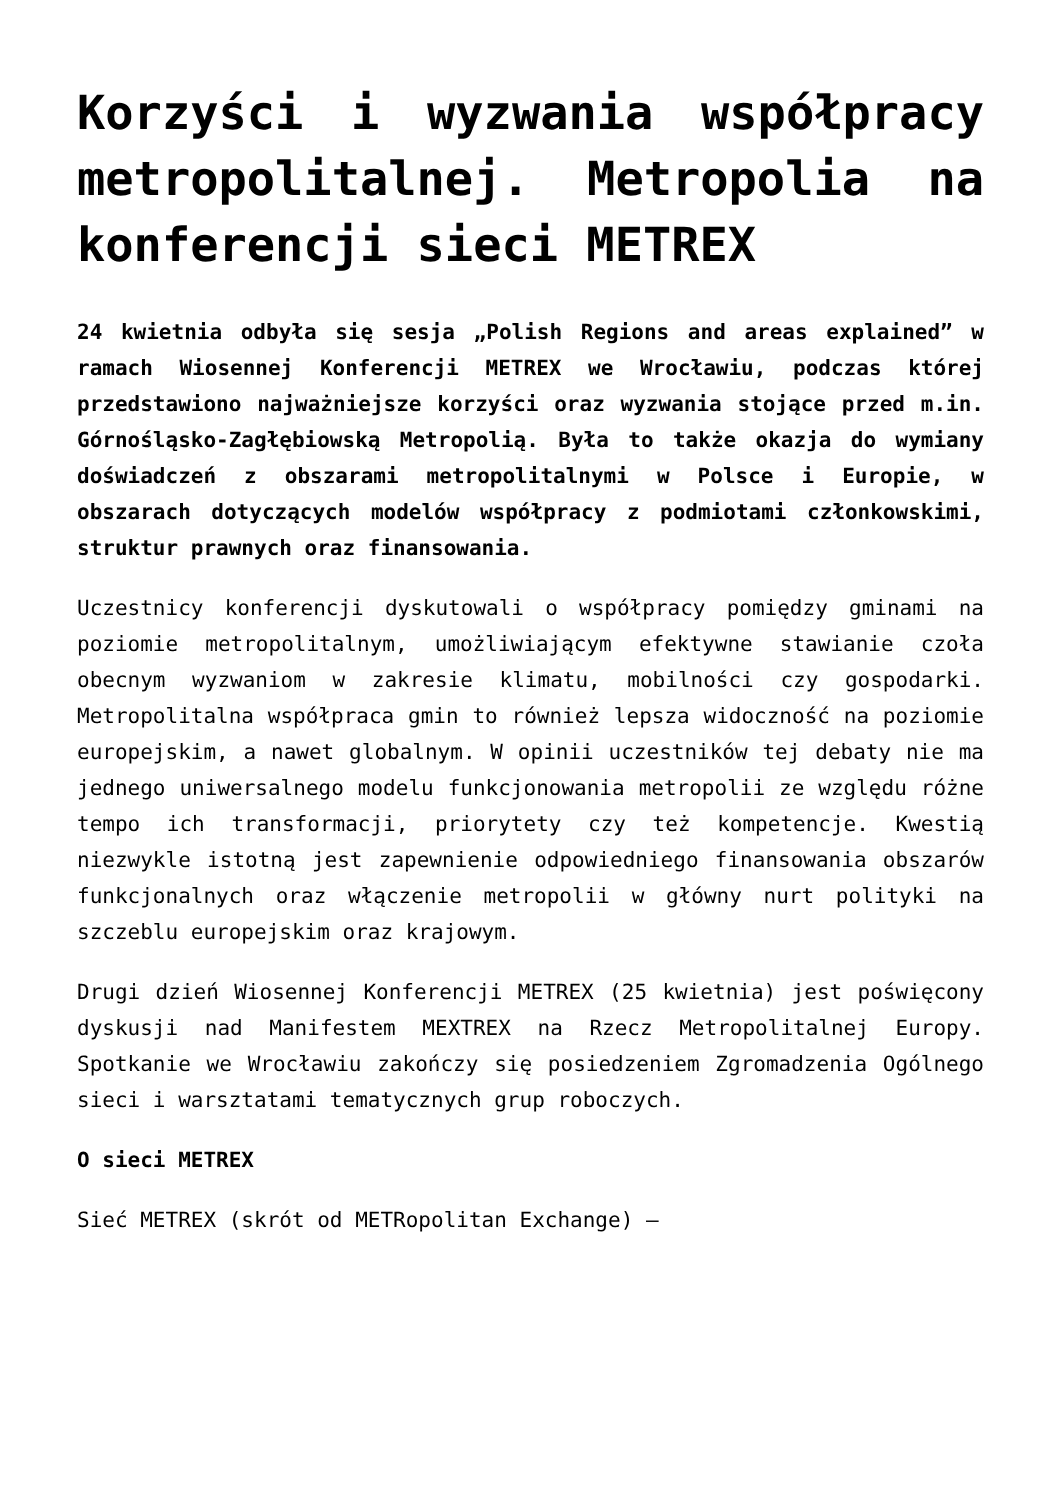Korzyści i wyzwania współpracy metropolitalnej. Metropolia na konferencji sieci METREX
24 kwietnia odbyła się sesja „Polish Regions and areas explained” w ramach Wiosennej Konferencji METREX we Wrocławiu, podczas której przedstawiono najważniejsze korzyści oraz wyzwania stojące przed m.in. Górnośląsko-Zagłębiowską Metropolią. Była to także okazja do wymiany doświadczeń z obszarami metropolitalnymi w Polsce i Europie, w obszarach dotyczących modelów współpracy z podmiotami członkowskimi, struktur prawnych oraz finansowania.
Uczestnicy konferencji dyskutowali o współpracy pomiędzy gminami na poziomie metropolitalnym, umożliwiającym efektywne stawianie czoła obecnym wyzwaniom w zakresie klimatu, mobilności czy gospodarki. Metropolitalna współpraca gmin to również lepsza widoczność na poziomie europejskim, a nawet globalnym. W opinii uczestników tej debaty nie ma jednego uniwersalnego modelu funkcjonowania metropolii ze względu różne tempo ich transformacji, priorytety czy też kompetencje. Kwestią niezwykle istotną jest zapewnienie odpowiedniego finansowania obszarów funkcjonalnych oraz włączenie metropolii w główny nurt polityki na szczeblu europejskim oraz krajowym.
Drugi dzień Wiosennej Konferencji METREX (25 kwietnia) jest poświęcony dyskusji nad Manifestem MEXTREX na Rzecz Metropolitalnej Europy. Spotkanie we Wrocławiu zakończy się posiedzeniem Zgromadzenia Ogólnego sieci i warsztatami tematycznych grup roboczych.
O sieci METREX
Sieć METREX (skrót od METRopolitan Exchange) –